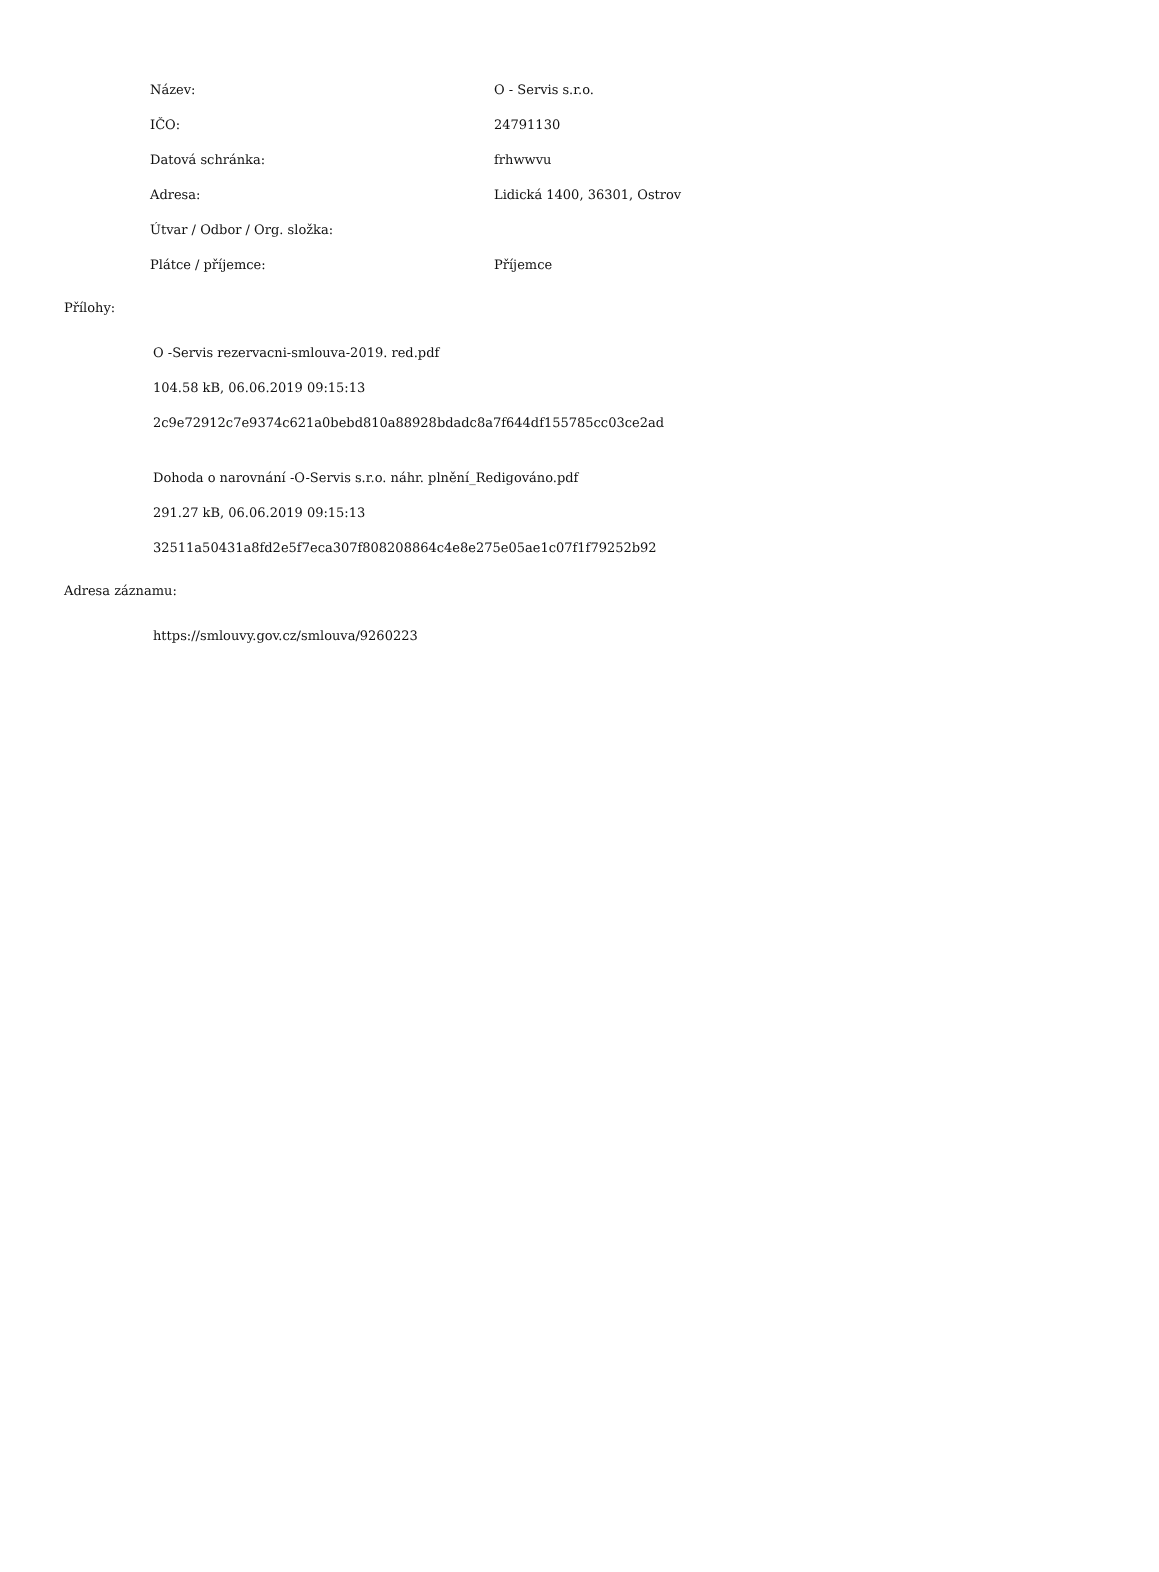| Název: | O - Servis s.r.o. |
| IČO: | 24791130 |
| Datová schránka: | frhwwvu |
| Adresa: | Lidická 1400, 36301, Ostrov |
| Útvar / Odbor / Org. složka: | |
| Plátce / příjemce: | Příjemce |
Přílohy:
O -Servis rezervacni-smlouva-2019. red.pdf
104.58 kB, 06.06.2019 09:15:13
2c9e72912c7e9374c621a0bebd810a88928bdadc8a7f644df155785cc03ce2ad
Dohoda o narovnání -O-Servis s.r.o. náhr. plnění_Redigováno.pdf
291.27 kB, 06.06.2019 09:15:13
32511a50431a8fd2e5f7eca307f808208864c4e8e275e05ae1c07f1f79252b92
Adresa záznamu:
https://smlouvy.gov.cz/smlouva/9260223